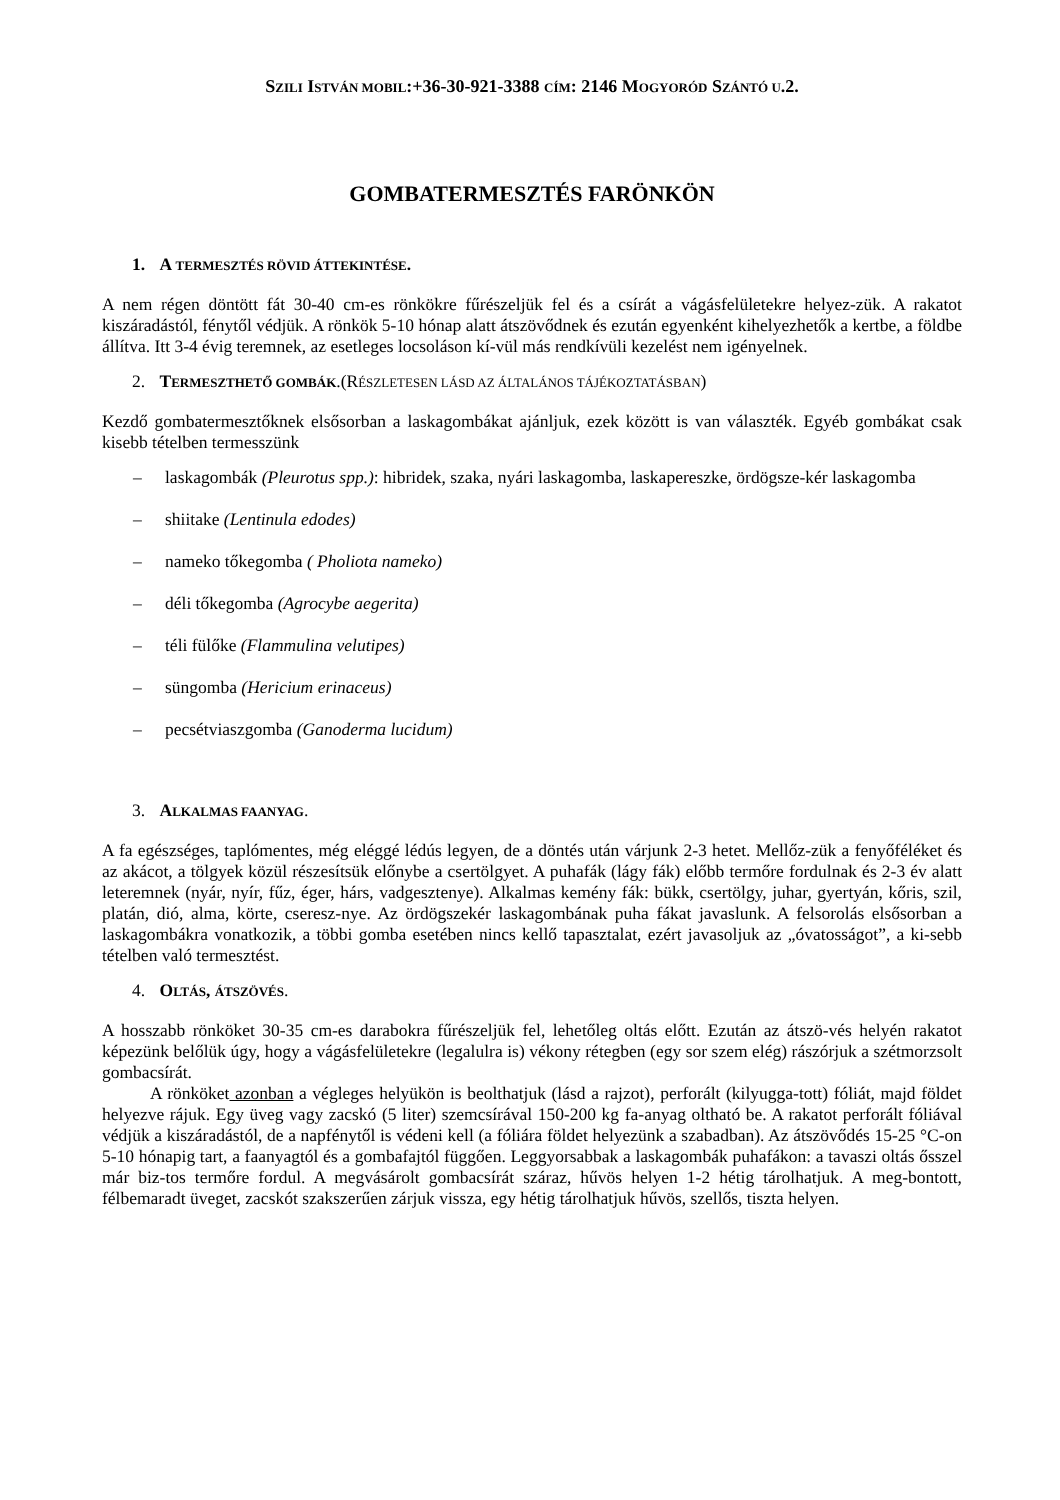SZILI ISTVÁN MOBIL:+36-30-921-3388 CÍM: 2146 MOGYORÓD SZÁNTÓ U.2.
GOMBATERMESZTÉS FARÖNKÖN
1. A TERMESZTÉS RÖVID ÁTTEKINTÉSE.
A nem régen döntött fát 30-40 cm-es rönkökre fűrészeljük fel és a csírát a vágásfelületekre helyez-zük. A rakatot kiszáradástól, fénytől védjük. A rönkök 5-10 hónap alatt átszövődnek és ezután egyenként kihelyezhetők a kertbe, a földbe állítva. Itt 3-4 évig teremnek, az esetleges locsoláson kí-vül más rendkívüli kezelést nem igényelnek.
2. TERMESZTHETŐ GOMBÁK.(RÉSZLETESEN LÁSD AZ ÁLTALÁNOS TÁJÉKOZTATÁSBAN)
Kezdő gombatermesztőknek elsősorban a laskagombákat ajánljuk, ezek között is van választék. Egyéb gombákat csak kisebb tételben termesszünk
– laskagombák (Pleurotus spp.): hibridek, szaka, nyári laskagomba, laskapereszke, ördögsze-kér laskagomba
– shiitake (Lentinula edodes)
– nameko tőkegomba ( Pholiota nameko)
– déli tőkegomba (Agrocybe aegerita)
– téli fülőke (Flammulina velutipes)
– süngomba (Hericium erinaceus)
– pecsétviaszgomba (Ganoderma lucidum)
3. ALKALMAS FAANYAG.
A fa egészséges, taplómentes, még eléggé lédús legyen, de a döntés után várjunk 2-3 hetet. Mellőz-zük a fenyőféléket és az akácot, a tölgyek közül részesítsük előnybe a csertölgyet. A puhafák (lágy fák) előbb termőre fordulnak és 2-3 év alatt leteremnek (nyár, nyír, fűz, éger, hárs, vadgesztenye). Alkalmas kemény fák: bükk, csertölgy, juhar, gyertyán, kőris, szil, platán, dió, alma, körte, cseresz-nye. Az ördögszekér laskagombának puha fákat javaslunk. A felsorolás elsősorban a laskagombákra vonatkozik, a többi gomba esetében nincs kellő tapasztalat, ezért javasoljuk az „óvatosságot”, a ki-sebb tételben való termesztést.
4. OLTÁS, ÁTSZÖVÉS.
A hosszabb rönköket 30-35 cm-es darabokra fűrészeljük fel, lehetőleg oltás előtt. Ezután az átszö-vés helyén rakatot képezünk belőlük úgy, hogy a vágásfelületekre (legalulra is) vékony rétegben (egy sor szem elég) rászórjuk a szétmorzsolt gombacsírát.
A rönköket azonban a végleges helyükön is beolthatjuk (lásd a rajzot), perforált (kilyugga-tott) fóliát, majd földet helyezve rájuk. Egy üveg vagy zacskó (5 liter) szemcsírával 150-200 kg fa-anyag oltható be. A rakatot perforált fóliával védjük a kiszáradástól, de a napfénytől is védeni kell (a fóliára földet helyezünk a szabadban). Az átszövődés 15-25 °C-on 5-10 hónapig tart, a faanyagtól és a gombafajtól függően. Leggyorsabbak a laskagombák puhafákon: a tavaszi oltás ősszel már biz-tos termőre fordul. A megvásárolt gombacsírát száraz, hűvös helyen 1-2 hétig tárolhatjuk. A meg-bontott, félbemaradt üveget, zacskót szakszerűen zárjuk vissza, egy hétig tárolhatjuk hűvös, szellős, tiszta helyen.